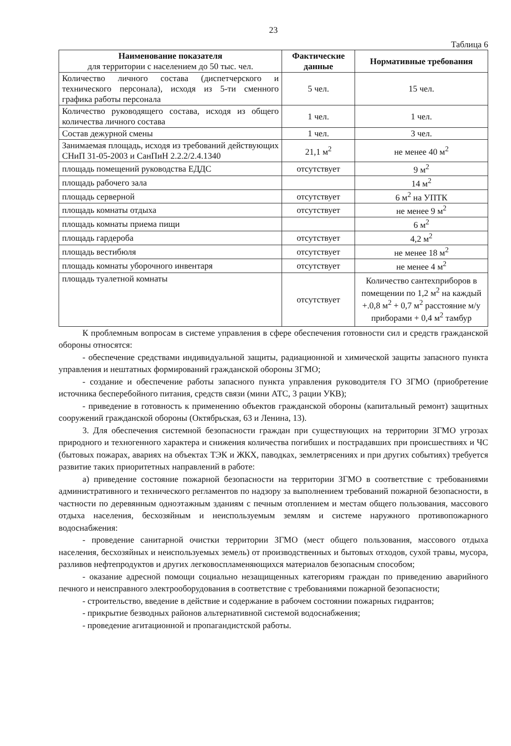23
Таблица 6
| Наименование показателя для территории с населением до 50 тыс. чел. | Фактические данные | Нормативные требования |
| --- | --- | --- |
| Количество личного состава (диспетчерского и технического персонала), исходя из 5-ти сменного графика работы персонала | 5 чел. | 15 чел. |
| Количество руководящего состава, исходя из общего количества личного состава | 1 чел. | 1 чел. |
| Состав дежурной смены | 1 чел. | 3 чел. |
| Занимаемая площадь, исходя из требований действующих СНиП 31-05-2003 и СанПиН 2.2.2/2.4.1340 | 21,1 м<sup>2</sup> | не менее 40 м<sup>2</sup> |
| площадь помещений руководства ЕДДС | отсутствует | 9 м<sup>2</sup> |
| площадь рабочего зала | | 14 м<sup>2</sup> |
| площадь серверной | отсутствует | 6 м<sup>2</sup> на УПТК |
| площадь комнаты отдыха | отсутствует | не менее 9 м<sup>2</sup> |
| площадь комнаты приема пищи | | 6 м<sup>2</sup> |
| площадь гардероба | отсутствует | 4,2 м<sup>2</sup> |
| площадь вестибюля | отсутствует | не менее 18 м<sup>2</sup> |
| площадь комнаты уборочного инвентаря | отсутствует | не менее 4 м<sup>2</sup> |
| площадь туалетной комнаты | отсутствует | Количество сантехприборов в помещении по 1,2 м<sup>2</sup> на каждый +.0,8 м<sup>2</sup> + 0,7 м<sup>2</sup> расстояние м/у приборами + 0,4 м<sup>2</sup> тамбур |
К проблемным вопросам в системе управления в сфере обеспечения готовности сил и средств гражданской обороны относятся:
- обеспечение средствами индивидуальной защиты, радиационной и химической защиты запасного пункта управления и нештатных формирований гражданской обороны ЗГМО;
- создание и обеспечение работы запасного пункта управления руководителя ГО ЗГМО (приобретение источника бесперебойного питания, средств связи (мини АТС, 3 рации УКВ);
- приведение в готовность к применению объектов гражданской обороны (капитальный ремонт) защитных сооружений гражданской обороны (Октябрьская, 63 и Ленина, 13).
3. Для обеспечения системной безопасности граждан при существующих на территории ЗГМО угрозах природного и техногенного характера и снижения количества погибших и пострадавших при происшествиях и ЧС (бытовых пожарах, авариях на объектах ТЭК и ЖКХ, паводках, землетрясениях и при других событиях) требуется развитие таких приоритетных направлений в работе:
а) приведение состояние пожарной безопасности на территории ЗГМО в соответствие с требованиями административного и технического регламентов по надзору за выполнением требований пожарной безопасности, в частности по деревянным одноэтажным зданиям с печным отоплением и местам общего пользования, массового отдыха населения, бесхозяйным и неиспользуемым землям и системе наружного противопожарного водоснабжения:
- проведение санитарной очистки территории ЗГМО (мест общего пользования, массового отдыха населения, бесхозяйных и неиспользуемых земель) от производственных и бытовых отходов, сухой травы, мусора, разливов нефтепродуктов и других легковоспламеняющихся материалов безопасным способом;
- оказание адресной помощи социально незащищенных категориям граждан по приведению аварийного печного и неисправного электрооборудования в соответствие с требованиями пожарной безопасности;
- строительство, введение в действие и содержание в рабочем состоянии пожарных гидрантов;
- прикрытие безводных районов альтернативной системой водоснабжения;
- проведение агитационной и пропагандистской работы.